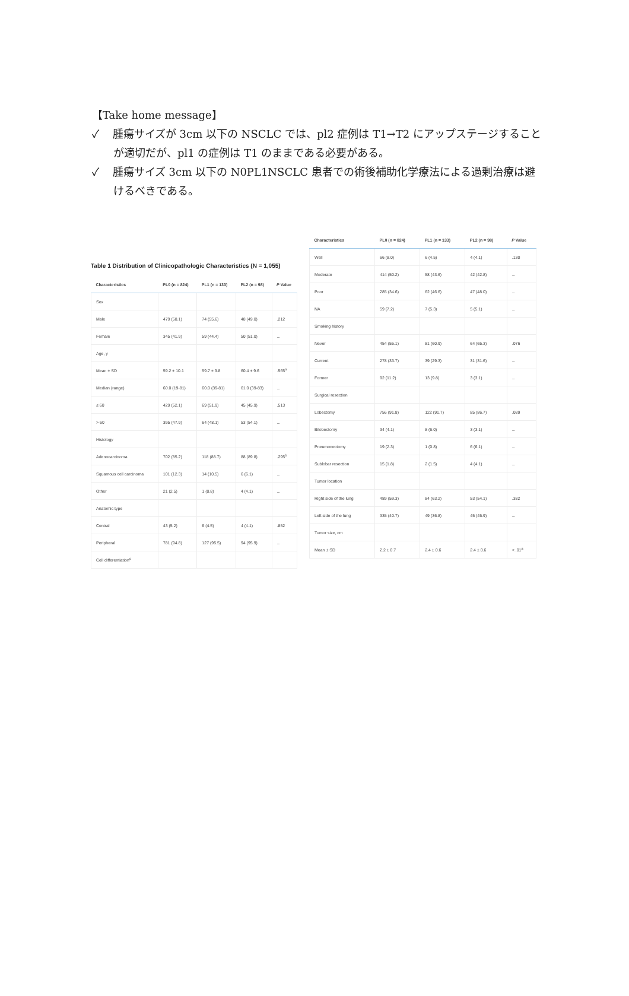【Take home message】
✓ 腫瘍サイズが 3cm 以下の NSCLC では、pl2 症例は T1→T2 にアップステージすることが適切だが、pl1 の症例は T1 のままである必要がある。
✓ 腫瘍サイズ 3cm 以下の N0PL1NSCLC 患者での術後補助化学療法による過剰治療は避けるべきである。
Table 1 Distribution of Clinicopathologic Characteristics (N = 1,055)
| Characteristics | PL0 (n = 824) | PL1 (n = 133) | PL2 (n = 98) | P Value |
| --- | --- | --- | --- | --- |
| Sex | | | | |
| Male | 479 (58.1) | 74 (55.6) | 48 (49.0) | .212 |
| Female | 345 (41.9) | 59 (44.4) | 50 (51.0) | ... |
| Age, y | | | | |
| Mean ± SD | 59.2 ± 10.1 | 59.7 ± 9.8 | 60.4 ± 9.6 | .565<sup>a</sup> |
| Median (range) | 60.0 (19-81) | 60.0 (39-81) | 61.0 (39-83) | ... |
| ≤ 60 | 429 (52.1) | 69 (51.9) | 45 (45.9) | .513 |
| > 60 | 395 (47.9) | 64 (48.1) | 53 (54.1) | ... |
| Histology | | | | |
| Adenocarcinoma | 702 (85.2) | 118 (88.7) | 88 (89.8) | .295<sup>b</sup> |
| Squamous cell carcinoma | 101 (12.3) | 14 (10.5) | 6 (6.1) | ... |
| Other | 21 (2.5) | 1 (0.8) | 4 (4.1) | ... |
| Anatomic type | | | | |
| Central | 43 (5.2) | 6 (4.5) | 4 (4.1) | .852 |
| Peripheral | 781 (94.8) | 127 (95.5) | 94 (95.9) | ... |
| Cell differentiation<sup>c</sup> | | | | |
| Characteristics | PL0 (n = 824) | PL1 (n = 133) | PL2 (n = 98) | P Value |
| --- | --- | --- | --- | --- |
| Well | 66 (8.0) | 6 (4.5) | 4 (4.1) | .130 |
| Moderate | 414 (50.2) | 58 (43.6) | 42 (42.8) | ... |
| Poor | 285 (34.6) | 62 (46.6) | 47 (48.0) | ... |
| NA | 59 (7.2) | 7 (5.3) | 5 (5.1) | ... |
| Smoking history | | | | |
| Never | 454 (55.1) | 81 (60.9) | 64 (65.3) | .076 |
| Current | 278 (33.7) | 39 (29.3) | 31 (31.6) | ... |
| Former | 92 (11.2) | 13 (9.8) | 3 (3.1) | ... |
| Surgical resection | | | | |
| Lobectomy | 756 (91.8) | 122 (91.7) | 85 (86.7) | .089 |
| Bilobectomy | 34 (4.1) | 8 (6.0) | 3 (3.1) | ... |
| Pneumonectomy | 19 (2.3) | 1 (0.8) | 6 (6.1) | ... |
| Sublobar resection | 15 (1.8) | 2 (1.5) | 4 (4.1) | ... |
| Tumor location | | | | |
| Right side of the lung | 489 (59.3) | 84 (63.2) | 53 (54.1) | .382 |
| Left side of the lung | 335 (40.7) | 49 (36.8) | 45 (45.9) | ... |
| Tumor size, cm | | | | |
| Mean ± SD | 2.2 ± 0.7 | 2.4 ± 0.6 | 2.4 ± 0.6 | < .01<sup>a</sup> |